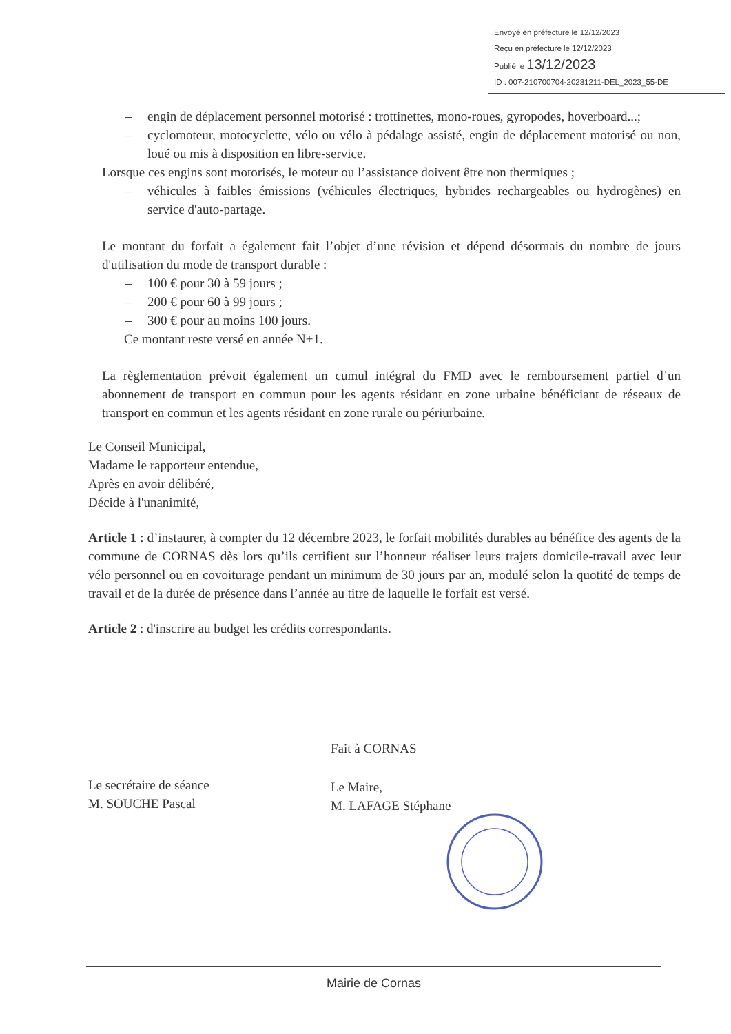Envoyé en préfecture le 12/12/2023
Reçu en préfecture le 12/12/2023
Publié le 13/12/2023
ID : 007-210700704-20231211-DEL_2023_55-DE
– engin de déplacement personnel motorisé : trottinettes, mono-roues, gyropodes, hoverboard...;
– cyclomoteur, motocyclette, vélo ou vélo à pédalage assisté, engin de déplacement motorisé ou non, loué ou mis à disposition en libre-service.
Lorsque ces engins sont motorisés, le moteur ou l’assistance doivent être non thermiques ;
– véhicules à faibles émissions (véhicules électriques, hybrides rechargeables ou hydrogènes) en service d'auto-partage.
Le montant du forfait a également fait l’objet d’une révision et dépend désormais du nombre de jours d'utilisation du mode de transport durable :
– 100 € pour 30 à 59 jours ;
– 200 € pour 60 à 99 jours ;
– 300 € pour au moins 100 jours.
Ce montant reste versé en année N+1.
La règlementation prévoit également un cumul intégral du FMD avec le remboursement partiel d’un abonnement de transport en commun pour les agents résidant en zone urbaine bénéficiant de réseaux de transport en commun et les agents résidant en zone rurale ou périurbaine.
Le Conseil Municipal,
Madame le rapporteur entendue,
Après en avoir délibéré,
Décide à l'unanimité,
Article 1 : d’instaurer, à compter du 12 décembre 2023, le forfait mobilités durables au bénéfice des agents de la commune de CORNAS dès lors qu’ils certifient sur l’honneur réaliser leurs trajets domicile-travail avec leur vélo personnel ou en covoiturage pendant un minimum de 30 jours par an, modulé selon la quotité de temps de travail et de la durée de présence dans l’année au titre de laquelle le forfait est versé.
Article 2 : d'inscrire au budget les crédits correspondants.
Fait à CORNAS
Le secrétaire de séance
M. SOUCHE Pascal
Le Maire,
M. LAFAGE Stéphane
Mairie de Cornas